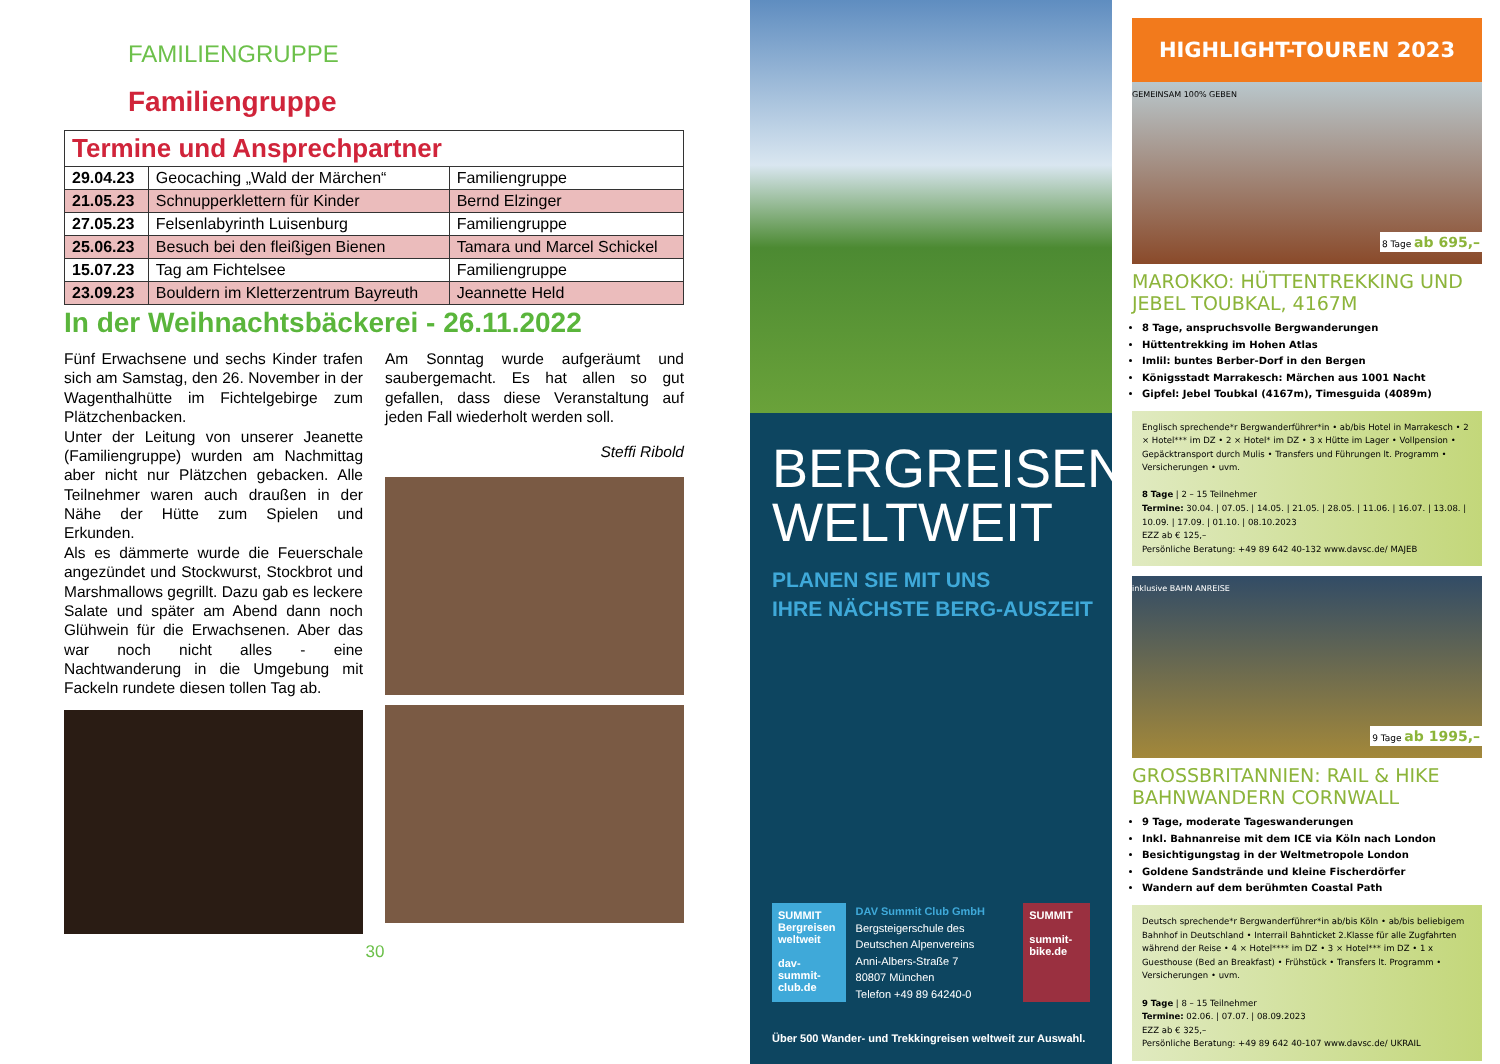FAMILIENGRUPPE
Familiengruppe
| Termine und Ansprechpartner | | |
| 29.04.23 | Geocaching „Wald der Märchen“ | Familiengruppe |
| 21.05.23 | Schnupperklettern für Kinder | Bernd Elzinger |
| 27.05.23 | Felsenlabyrinth Luisenburg | Familiengruppe |
| 25.06.23 | Besuch bei den fleißigen Bienen | Tamara und Marcel Schickel |
| 15.07.23 | Tag am Fichtelsee | Familiengruppe |
| 23.09.23 | Bouldern im Kletterzentrum Bayreuth | Jeannette Held |
In der Weihnachtsbäckerei - 26.11.2022
Fünf Erwachsene und sechs Kinder trafen sich am Samstag, den 26. November in der Wagenthalhütte im Fichtelgebirge zum Plätzchenbacken.
Unter der Leitung von unserer Jeanette (Familiengruppe) wurden am Nachmittag aber nicht nur Plätzchen gebacken. Alle Teilnehmer waren auch draußen in der Nähe der Hütte zum Spielen und Erkunden.
Als es dämmerte wurde die Feuerschale angezündet und Stockwurst, Stockbrot und Marshmallows gegrillt. Dazu gab es leckere Salate und später am Abend dann noch Glühwein für die Erwachsenen. Aber das war noch nicht alles - eine Nachtwanderung in die Umgebung mit Fackeln rundete diesen tollen Tag ab.
Am Sonntag wurde aufgeräumt und saubergemacht. Es hat allen so gut gefallen, dass diese Veranstaltung auf jeden Fall wiederholt werden soll.
Steffi Ribold
30
BERGREISEN
WELTWEIT
PLANEN SIE MIT UNS
IHRE NÄCHSTE BERG-AUSZEIT
SUMMIT Bergreisen weltweit
dav-summit-club.de
DAV Summit Club GmbH
Bergsteigerschule des Deutschen Alpenvereins
Anni-Albers-Straße 7
80807 München
Telefon +49 89 64240-0
SUMMIT
summit-bike.de
Über 500 Wander- und Trekkingreisen weltweit zur Auswahl.
HIGHLIGHT-TOUREN 2023
GEMEINSAM 100% GEBEN
8 Tage ab 695,–
MAROKKO: HÜTTENTREKKING UND JEBEL TOUBKAL, 4167M
8 Tage, anspruchsvolle Bergwanderungen
Hüttentrekking im Hohen Atlas
Imlil: buntes Berber-Dorf in den Bergen
Königsstadt Marrakesch: Märchen aus 1001 Nacht
Gipfel: Jebel Toubkal (4167m), Timesguida (4089m)
Englisch sprechende*r Bergwanderführer*in • ab/bis Hotel in Marrakesch • 2 × Hotel*** im DZ • 2 × Hotel* im DZ • 3 x Hütte im Lager • Vollpension • Gepäcktransport durch Mulis • Transfers und Führungen lt. Programm • Versicherungen • uvm.
8 Tage | 2 – 15 Teilnehmer
Termine: 30.04. | 07.05. | 14.05. | 21.05. | 28.05. | 11.06. | 16.07. | 13.08. | 10.09. | 17.09. | 01.10. | 08.10.2023
EZZ ab € 125,–
Persönliche Beratung: +49 89 642 40-132 www.davsc.de/ MAJEB
inklusive BAHN ANREISE
9 Tage ab 1995,–
GROSSBRITANNIEN: RAIL & HIKE BAHNWANDERN CORNWALL
9 Tage, moderate Tageswanderungen
Inkl. Bahnanreise mit dem ICE via Köln nach London
Besichtigungstag in der Weltmetropole London
Goldene Sandstrände und kleine Fischerdörfer
Wandern auf dem berühmten Coastal Path
Deutsch sprechende*r Bergwanderführer*in ab/bis Köln • ab/bis beliebigem Bahnhof in Deutschland • Interrail Bahnticket 2.Klasse für alle Zugfahrten während der Reise • 4 × Hotel**** im DZ • 3 × Hotel*** im DZ • 1 x Guesthouse (Bed an Breakfast) • Frühstück • Transfers lt. Programm • Versicherungen • uvm.
9 Tage | 8 – 15 Teilnehmer
Termine: 02.06. | 07.07. | 08.09.2023
EZZ ab € 325,–
Persönliche Beratung: +49 89 642 40-107 www.davsc.de/ UKRAIL